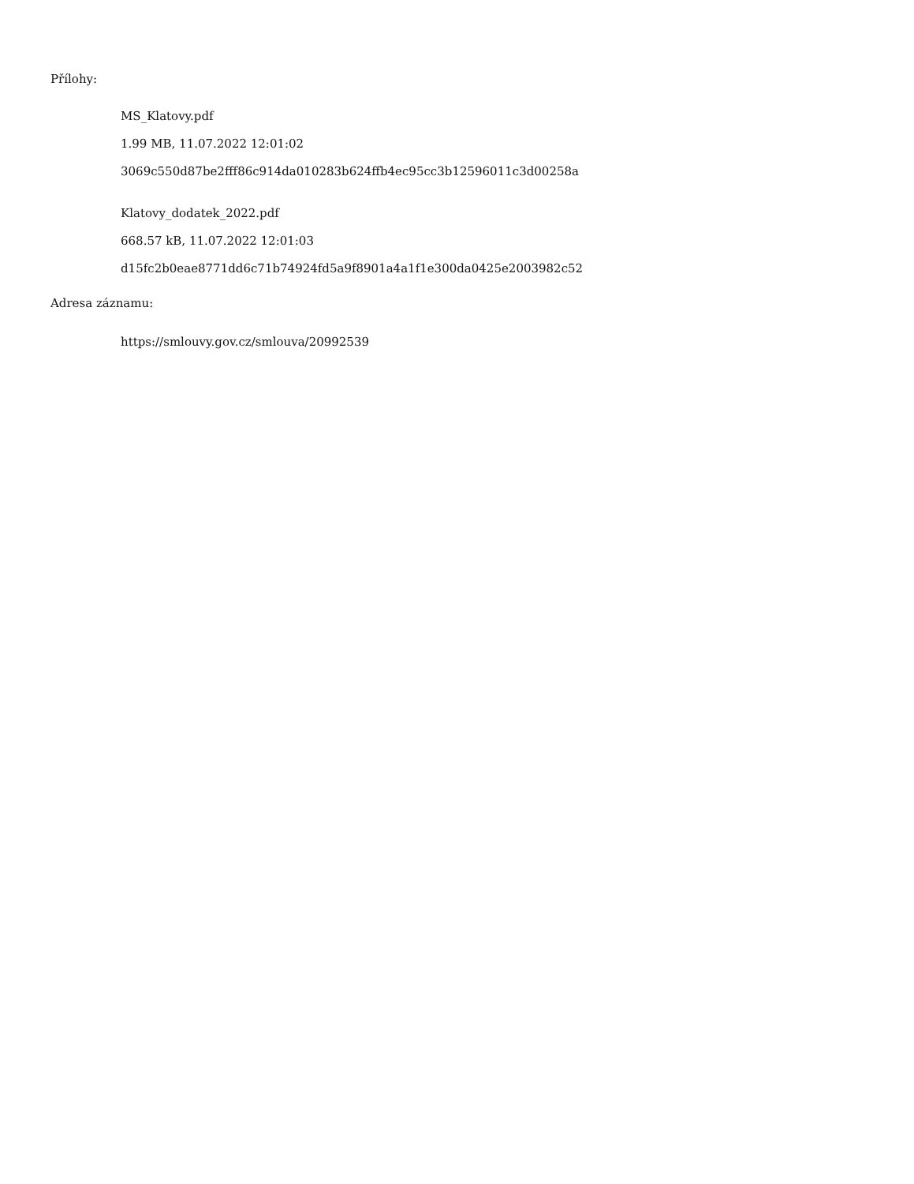Přílohy:
MS_Klatovy.pdf
1.99 MB, 11.07.2022 12:01:02
3069c550d87be2fff86c914da010283b624ffb4ec95cc3b12596011c3d00258a
Klatovy_dodatek_2022.pdf
668.57 kB, 11.07.2022 12:01:03
d15fc2b0eae8771dd6c71b74924fd5a9f8901a4a1f1e300da0425e2003982c52
Adresa záznamu:
https://smlouvy.gov.cz/smlouva/20992539